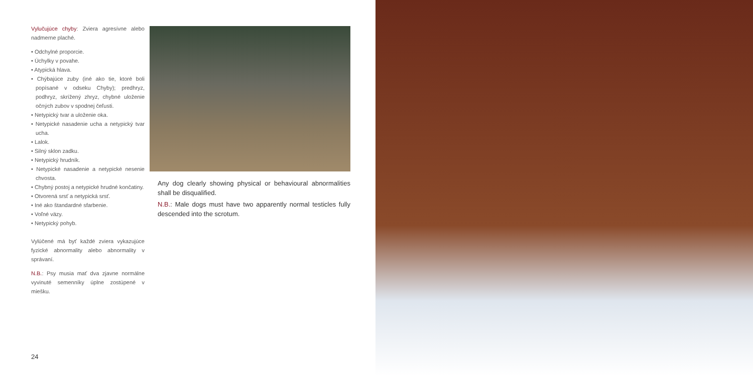Vylučujúce chyby: Zviera agresívne alebo nadmerne plaché.
• Odchylné proporcie.
• Úchylky v povahe.
• Atypická hlava.
• Chýbajúce zuby (iné ako tie, ktoré boli popísané v odseku Chyby); predhryz, podhryz, skrížený zhryz, chybné uloženie očných zubov v spodnej čeľusti.
• Netypický tvar a uloženie oka.
• Netypické nasadenie ucha a netypický tvar ucha.
• Lalok.
• Silný sklon zadku.
• Netypický hrudník.
• Netypické nasadenie a netypické nesenie chvosta.
• Chybný postoj a netypické hrudné končatiny.
• Otvorená srsť a netypická srsť.
• Iné ako štandardné sfarbenie.
• Voľné väzy.
• Netypický pohyb.
Vylúčené má byť každé zviera vykazujúce fyzické abnormality alebo abnormality v správaní.
N.B.: Psy musia mať dva zjavne normálne vyvinuté semenníky úplne zostúpené v miešku.
Any dog clearly showing physical or behavioural abnormalities shall be disqualified.
N.B.: Male dogs must have two apparently normal testicles fully descended into the scrotum.
24